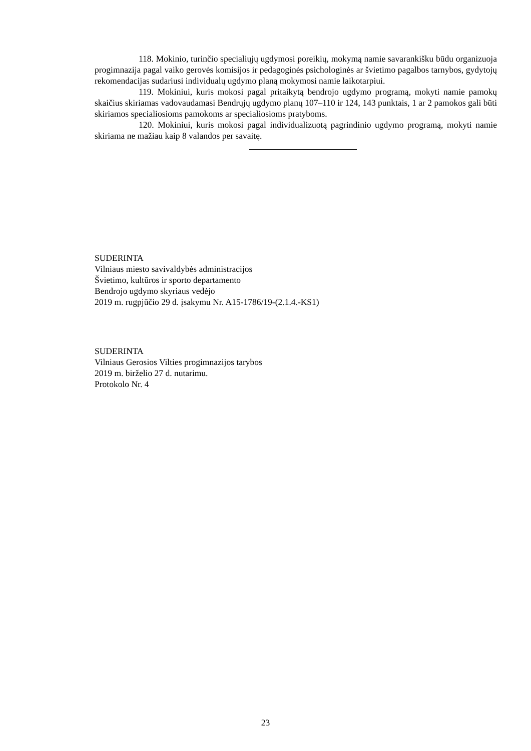118. Mokinio, turinčio specialiųjų ugdymosi poreikių, mokymą namie savarankišku būdu organizuoja progimnazija pagal vaiko gerovės komisijos ir pedagoginės psichologinės ar švietimo pagalbos tarnybos, gydytojų rekomendacijas sudariusi individualų ugdymo planą mokymosi namie laikotarpiui.
119. Mokiniui, kuris mokosi pagal pritaikytą bendrojo ugdymo programą, mokyti namie pamokų skaičius skiriamas vadovaudamasi Bendrųjų ugdymo planų 107–110 ir 124, 143 punktais, 1 ar 2 pamokos gali būti skiriamos specialiosioms pamokoms ar specialiosioms pratyboms.
120. Mokiniui, kuris mokosi pagal individualizuotą pagrindinio ugdymo programą, mokyti namie skiriama ne mažiau kaip 8 valandos per savaitę.
SUDERINTA
Vilniaus miesto savivaldybės administracijos
Švietimo, kultūros ir sporto departamento
Bendrojo ugdymo skyriaus vedėjo
2019 m. rugpjūčio 29 d. įsakymu Nr. A15-1786/19-(2.1.4.-KS1)
SUDERINTA
Vilniaus Gerosios Vilties progimnazijos tarybos
2019 m. birželio 27 d. nutarimu.
Protokolo Nr. 4
23